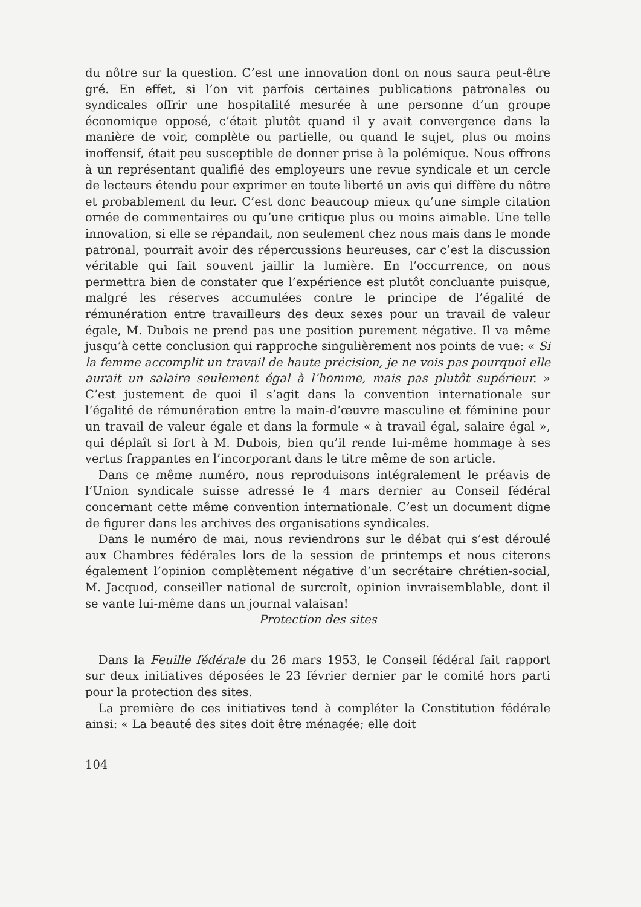du nôtre sur la question. C’est une innovation dont on nous saura peut-être gré. En effet, si l’on vit parfois certaines publications patronales ou syndicales offrir une hospitalité mesurée à une personne d’un groupe économique opposé, c’était plutôt quand il y avait convergence dans la manière de voir, complète ou partielle, ou quand le sujet, plus ou moins inoffensif, était peu susceptible de donner prise à la polémique. Nous offrons à un représentant qualifié des employeurs une revue syndicale et un cercle de lecteurs étendu pour exprimer en toute liberté un avis qui diffère du nôtre et probablement du leur. C’est donc beaucoup mieux qu’une simple citation ornée de commentaires ou qu’une critique plus ou moins aimable. Une telle innovation, si elle se répandait, non seulement chez nous mais dans le monde patronal, pourrait avoir des répercussions heureuses, car c’est la discussion véritable qui fait souvent jaillir la lumière. En l’occurrence, on nous permettra bien de constater que l’expérience est plutôt concluante puisque, malgré les réserves accumulées contre le principe de l’égalité de rémunération entre travailleurs des deux sexes pour un travail de valeur égale, M. Dubois ne prend pas une position purement négative. Il va même jusqu’à cette conclusion qui rapproche singulièrement nos points de vue: « Si la femme accomplit un travail de haute précision, je ne vois pas pourquoi elle aurait un salaire seulement égal à l’homme, mais pas plutôt supérieur. » C’est justement de quoi il s’agit dans la convention internationale sur l’égalité de rémunération entre la main-d’œuvre masculine et féminine pour un travail de valeur égale et dans la formule « à travail égal, salaire égal », qui déplaît si fort à M. Dubois, bien qu’il rende lui-même hommage à ses vertus frappantes en l’incorporant dans le titre même de son article.
Dans ce même numéro, nous reproduisons intégralement le préavis de l’Union syndicale suisse adressé le 4 mars dernier au Conseil fédéral concernant cette même convention internationale. C’est un document digne de figurer dans les archives des organisations syndicales.
Dans le numéro de mai, nous reviendrons sur le débat qui s’est déroulé aux Chambres fédérales lors de la session de printemps et nous citerons également l’opinion complètement négative d’un secrétaire chrétien-social, M. Jacquod, conseiller national de surcroît, opinion invraisemblable, dont il se vante lui-même dans un journal valaisan!
Protection des sites
Dans la Feuille fédérale du 26 mars 1953, le Conseil fédéral fait rapport sur deux initiatives déposées le 23 février dernier par le comité hors parti pour la protection des sites.
La première de ces initiatives tend à compléter la Constitution fédérale ainsi: « La beauté des sites doit être ménagée; elle doit
104